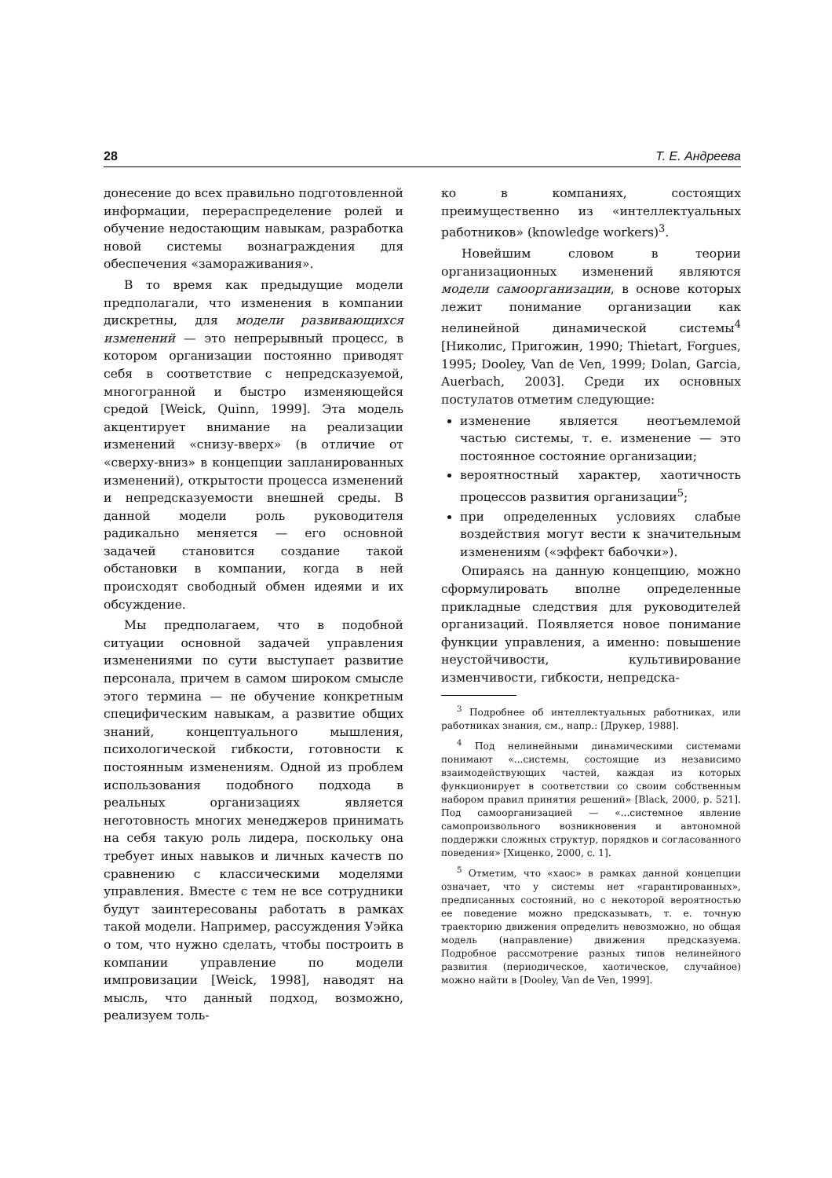28 Т. Е. Андреева
донесение до всех правильно подготовленной информации, перераспределение ролей и обучение недостающим навыкам, разработка новой системы вознаграждения для обеспечения «замораживания».
В то время как предыдущие модели предполагали, что изменения в компании дискретны, для модели развивающихся изменений — это непрерывный процесс, в котором организации постоянно приводят себя в соответствие с непредсказуемой, многогранной и быстро изменяющейся средой [Weick, Quinn, 1999]. Эта модель акцентирует внимание на реализации изменений «снизу-вверх» (в отличие от «сверху-вниз» в концепции запланированных изменений), открытости процесса изменений и непредсказуемости внешней среды. В данной модели роль руководителя радикально меняется — его основной задачей становится создание такой обстановки в компании, когда в ней происходят свободный обмен идеями и их обсуждение.
Мы предполагаем, что в подобной ситуации основной задачей управления изменениями по сути выступает развитие персонала, причем в самом широком смысле этого термина — не обучение конкретным специфическим навыкам, а развитие общих знаний, концептуального мышления, психологической гибкости, готовности к постоянным изменениям. Одной из проблем использования подобного подхода в реальных организациях является неготовность многих менеджеров принимать на себя такую роль лидера, поскольку она требует иных навыков и личных качеств по сравнению с классическими моделями управления. Вместе с тем не все сотрудники будут заинтересованы работать в рамках такой модели. Например, рассуждения Уэйка о том, что нужно сделать, чтобы построить в компании управление по модели импровизации [Weick, 1998], наводят на мысль, что данный подход, возможно, реализуем толь-
ко в компаниях, состоящих преимущественно из «интеллектуальных работников» (knowledge workers)<sup>3</sup>.
Новейшим словом в теории организационных изменений являются модели самоорганизации, в основе которых лежит понимание организации как нелинейной динамической системы<sup>4</sup> [Николис, Пригожин, 1990; Thietart, Forgues, 1995; Dooley, Van de Ven, 1999; Dolan, Garcia, Auerbach, 2003]. Среди их основных постулатов отметим следующие:
изменение является неотъемлемой частью системы, т. е. изменение — это постоянное состояние организации;
вероятностный характер, хаотичность процессов развития организации<sup>5</sup>;
при определенных условиях слабые воздействия могут вести к значительным изменениям («эффект бабочки»).
Опираясь на данную концепцию, можно сформулировать вполне определенные прикладные следствия для руководителей организаций. Появляется новое понимание функции управления, а именно: повышение неустойчивости, культивирование изменчивости, гибкости, непредска-
<sup>3</sup> Подробнее об интеллектуальных работниках, или работниках знания, см., напр.: [Друкер, 1988].
<sup>4</sup> Под нелинейными динамическими системами понимают «...системы, состоящие из независимо взаимодействующих частей, каждая из которых функционирует в соответствии со своим собственным набором правил принятия решений» [Black, 2000, p. 521]. Под самоорганизацией — «...системное явление самопроизвольного возникновения и автономной поддержки сложных структур, порядков и согласованного поведения» [Хиценко, 2000, с. 1].
<sup>5</sup> Отметим, что «хаос» в рамках данной концепции означает, что у системы нет «гарантированных», предписанных состояний, но с некоторой вероятностью ее поведение можно предсказывать, т. е. точную траекторию движения определить невозможно, но общая модель (направление) движения предсказуема. Подробное рассмотрение разных типов нелинейного развития (периодическое, хаотическое, случайное) можно найти в [Dooley, Van de Ven, 1999].